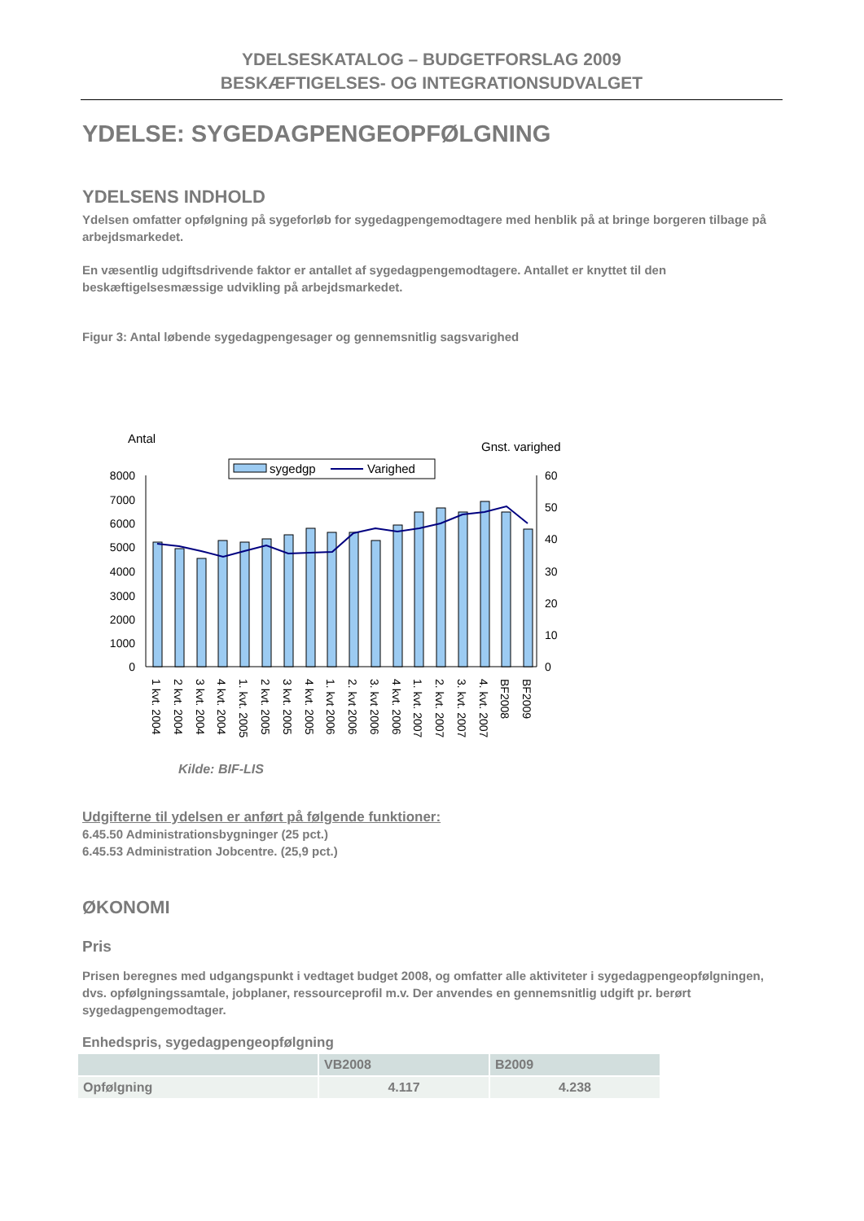YDELSESKATALOG – BUDGETFORSLAG 2009
BESKÆFTIGELSES- OG INTEGRATIONSUDVALGET
YDELSE: SYGEDAGPENGEOPFØLGNING
YDELSENS INDHOLD
Ydelsen omfatter opfølgning på sygeforløb for sygedagpengemodtagere med henblik på at bringe borgeren tilbage på arbejdsmarkedet.
En væsentlig udgiftsdrivende faktor er antallet af sygedagpengemodtagere. Antallet er knyttet til den beskæftigelsesmæssige udvikling på arbejdsmarkedet.
Figur 3: Antal løbende sygedagpengesager og gennemsnitlig sagsvarighed
Antal
Gnst. varighed
sygedgp
Varighed
8000
7000
6000
5000
4000
3000
2000
1000
0
60
50
40
30
20
10
0
1 kvt. 2004
2 kvt. 2004
3 kvt. 2004
4 kvt. 2004
1. kvt. 2005
2 kvt. 2005
3 kvt. 2005
4 kvt. 2005
1. kvt 2006
2. kvt 2006
3. kvt 2006
4 kvt. 2006
1. kvt. 2007
2. kvt. 2007
3. kvt. 2007
4. kvt. 2007
BF2008
BF2009
Kilde: BIF-LIS
Udgifterne til ydelsen er anført på følgende funktioner:
6.45.50 Administrationsbygninger (25 pct.)
6.45.53 Administration Jobcentre. (25,9 pct.)
ØKONOMI
Pris
Prisen beregnes med udgangspunkt i vedtaget budget 2008, og omfatter alle aktiviteter i sygedagpengeopfølgningen, dvs. opfølgningssamtale, jobplaner, ressourceprofil m.v. Der anvendes en gennemsnitlig udgift pr. berørt sygedagpengemodtager.
Enhedspris, sygedagpengeopfølgning
| | VB2008 | B2009 |
| --- | --- | --- |
| Opfølgning | 4.117 | 4.238 |